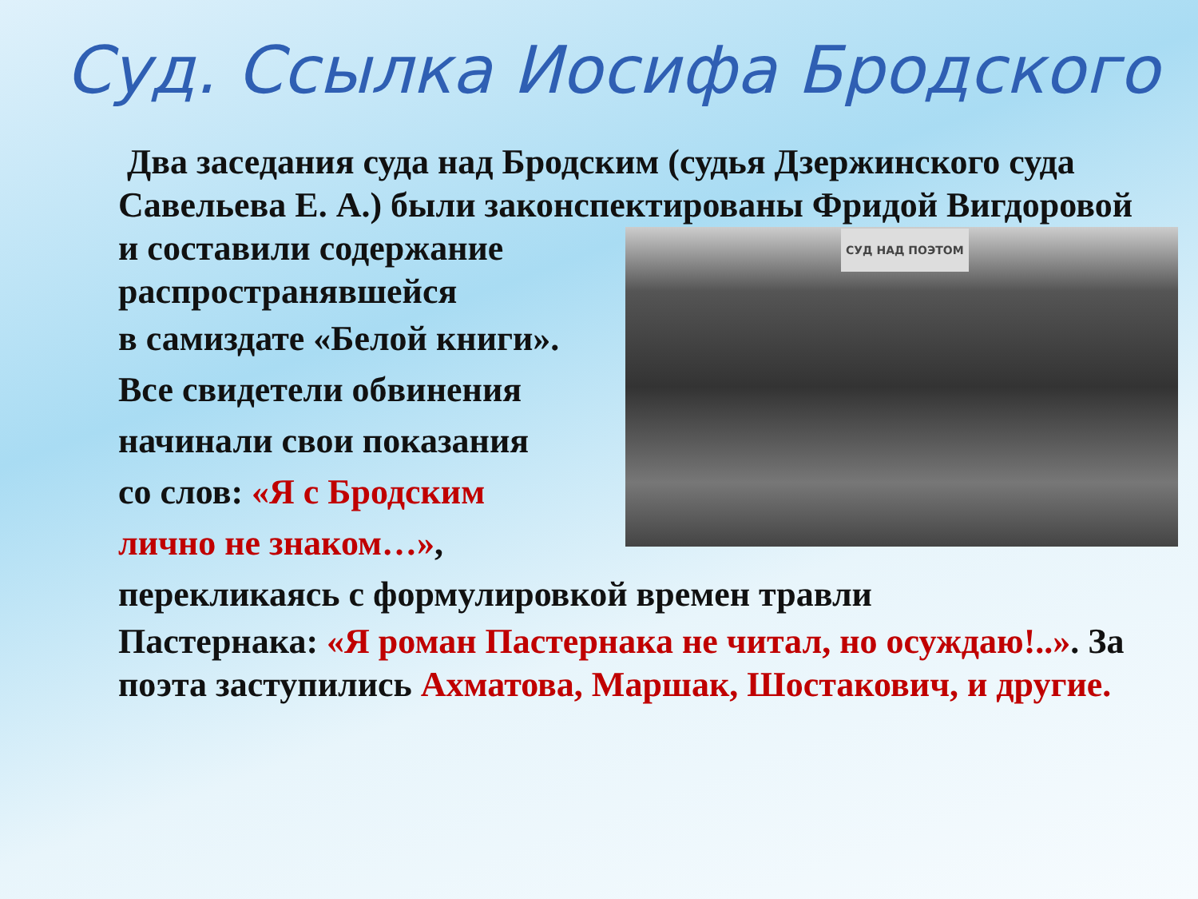Суд. Ссылка Иосифа Бродского
Два заседания суда над Бродским (судья Дзержинского суда Савельева Е. А.) были законспектированы Фридой Вигдоровой и составили содержание
СУД НАД ПОЭТОМ
распространявшейся
в самиздате «Белой книги».
Все свидетели обвинения
начинали свои показания
со слов: «Я с Бродским
лично не знаком…»,
перекликаясь с формулировкой времен травли
Пастернака: «Я роман Пастернака не читал, но осуждаю!..». За поэта заступились Ахматова, Маршак, Шостакович, и другие.